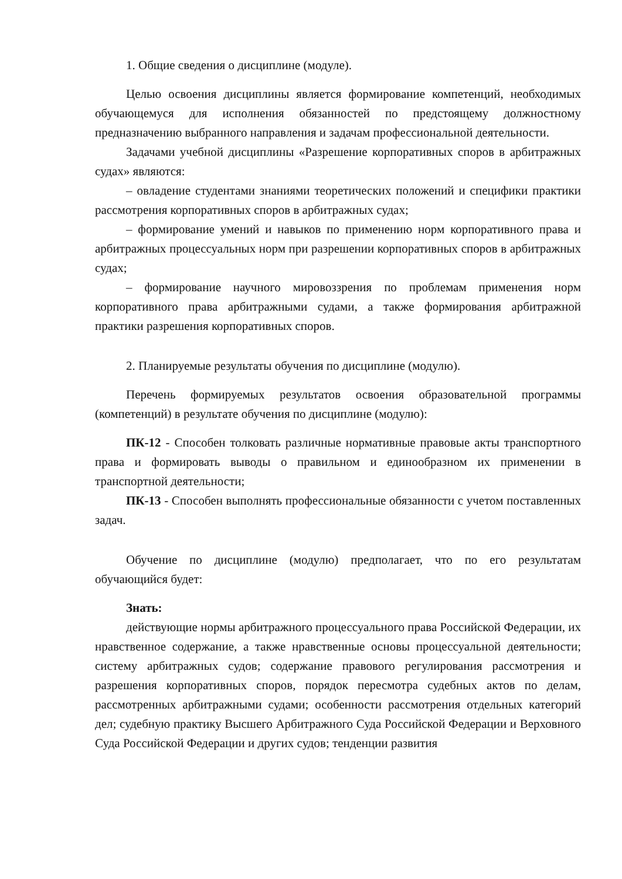1. Общие сведения о дисциплине (модуле).
Целью освоения дисциплины является формирование компетенций, необходимых обучающемуся для исполнения обязанностей по предстоящему должностному предназначению выбранного направления и задачам профессиональной деятельности.
Задачами учебной дисциплины «Разрешение корпоративных споров в арбитражных судах» являются:
– овладение студентами знаниями теоретических положений и специфики практики рассмотрения корпоративных споров в арбитражных судах;
– формирование умений и навыков по применению норм корпоративного права и арбитражных процессуальных норм при разрешении корпоративных споров в арбитражных судах;
– формирование научного мировоззрения по проблемам применения норм корпоративного права арбитражными судами, а также формирования арбитражной практики разрешения корпоративных споров.
2. Планируемые результаты обучения по дисциплине (модулю).
Перечень формируемых результатов освоения образовательной программы (компетенций) в результате обучения по дисциплине (модулю):
ПК-12 - Способен толковать различные нормативные правовые акты транспортного права и формировать выводы о правильном и единообразном их применении в транспортной деятельности;
ПК-13 - Способен выполнять профессиональные обязанности с учетом поставленных задач.
Обучение по дисциплине (модулю) предполагает, что по его результатам обучающийся будет:
Знать:
действующие нормы арбитражного процессуального права Российской Федерации, их нравственное содержание, а также нравственные основы процессуальной деятельности; систему арбитражных судов; содержание правового регулирования рассмотрения и разрешения корпоративных споров, порядок пересмотра судебных актов по делам, рассмотренных арбитражными судами; особенности рассмотрения отдельных категорий дел; судебную практику Высшего Арбитражного Суда Российской Федерации и Верховного Суда Российской Федерации и других судов; тенденции развития